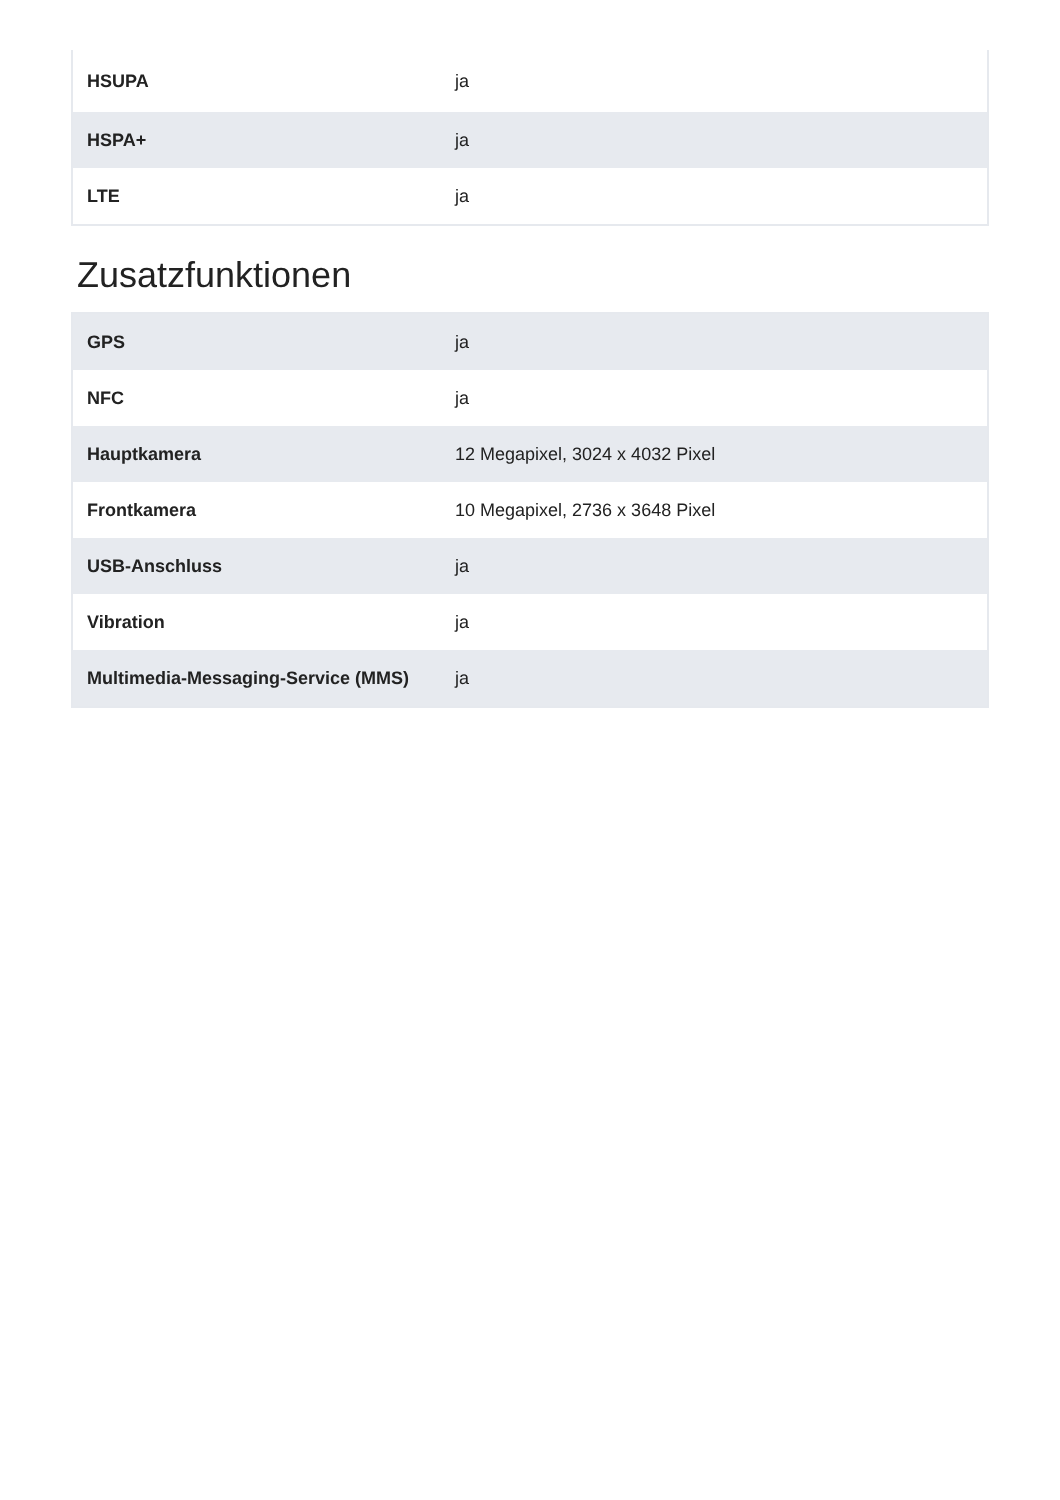| HSUPA | ja |
| HSPA+ | ja |
| LTE | ja |
Zusatzfunktionen
| GPS | ja |
| NFC | ja |
| Hauptkamera | 12 Megapixel, 3024 x 4032 Pixel |
| Frontkamera | 10 Megapixel, 2736 x 3648 Pixel |
| USB-Anschluss | ja |
| Vibration | ja |
| Multimedia-Messaging-Service (MMS) | ja |